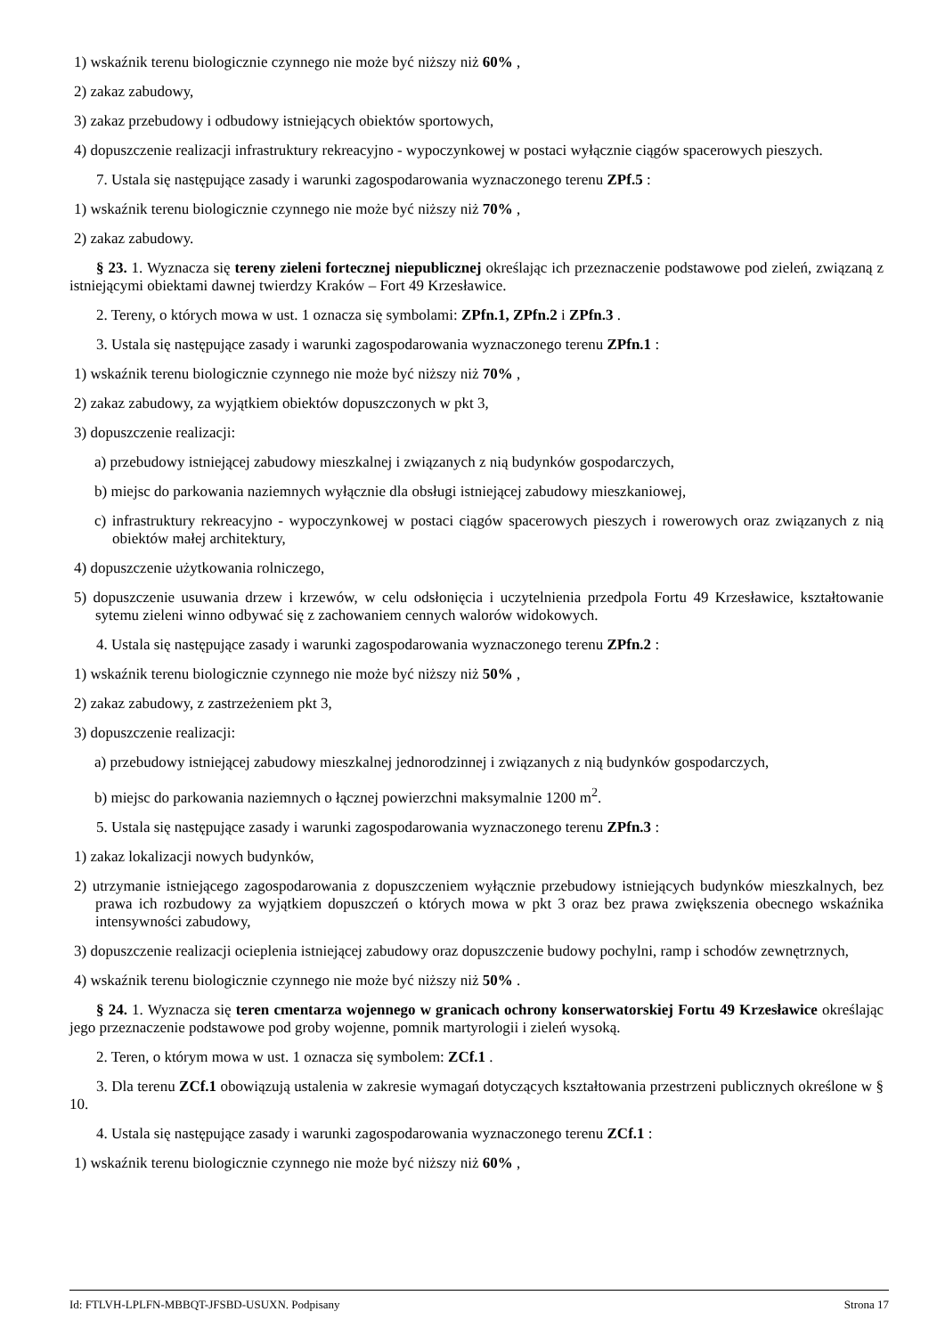1) wskaźnik terenu biologicznie czynnego nie może być niższy niż 60% ,
2) zakaz zabudowy,
3) zakaz przebudowy i odbudowy istniejących obiektów sportowych,
4) dopuszczenie realizacji infrastruktury rekreacyjno - wypoczynkowej w postaci wyłącznie ciągów spacerowych pieszych.
7. Ustala się następujące zasady i warunki zagospodarowania wyznaczonego terenu ZPf.5 :
1) wskaźnik terenu biologicznie czynnego nie może być niższy niż 70% ,
2) zakaz zabudowy.
§ 23. 1. Wyznacza się tereny zieleni fortecznej niepublicznej określając ich przeznaczenie podstawowe pod zieleń, związaną z istniejącymi obiektami dawnej twierdzy Kraków – Fort 49 Krzesławice.
2. Tereny, o których mowa w ust. 1 oznacza się symbolami: ZPfn.1, ZPfn.2 i ZPfn.3 .
3. Ustala się następujące zasady i warunki zagospodarowania wyznaczonego terenu ZPfn.1 :
1) wskaźnik terenu biologicznie czynnego nie może być niższy niż 70% ,
2) zakaz zabudowy, za wyjątkiem obiektów dopuszczonych w pkt 3,
3) dopuszczenie realizacji:
a) przebudowy istniejącej zabudowy mieszkalnej i związanych z nią budynków gospodarczych,
b) miejsc do parkowania naziemnych wyłącznie dla obsługi istniejącej zabudowy mieszkaniowej,
c) infrastruktury rekreacyjno - wypoczynkowej w postaci ciągów spacerowych pieszych i rowerowych oraz związanych z nią obiektów małej architektury,
4) dopuszczenie użytkowania rolniczego,
5) dopuszczenie usuwania drzew i krzewów, w celu odsłonięcia i uczytelnienia przedpola Fortu 49 Krzesławice, kształtowanie sytemu zieleni winno odbywać się z zachowaniem cennych walorów widokowych.
4. Ustala się następujące zasady i warunki zagospodarowania wyznaczonego terenu ZPfn.2 :
1) wskaźnik terenu biologicznie czynnego nie może być niższy niż 50% ,
2) zakaz zabudowy, z zastrzeżeniem pkt 3,
3) dopuszczenie realizacji:
a) przebudowy istniejącej zabudowy mieszkalnej jednorodzinnej i związanych z nią budynków gospodarczych,
b) miejsc do parkowania naziemnych o łącznej powierzchni maksymalnie 1200 m<sup>2</sup>.
5. Ustala się następujące zasady i warunki zagospodarowania wyznaczonego terenu ZPfn.3 :
1) zakaz lokalizacji nowych budynków,
2) utrzymanie istniejącego zagospodarowania z dopuszczeniem wyłącznie przebudowy istniejących budynków mieszkalnych, bez prawa ich rozbudowy za wyjątkiem dopuszczeń o których mowa w pkt 3 oraz bez prawa zwiększenia obecnego wskaźnika intensywności zabudowy,
3) dopuszczenie realizacji ocieplenia istniejącej zabudowy oraz dopuszczenie budowy pochylni, ramp i schodów zewnętrznych,
4) wskaźnik terenu biologicznie czynnego nie może być niższy niż 50% .
§ 24. 1. Wyznacza się teren cmentarza wojennego w granicach ochrony konserwatorskiej Fortu 49 Krzesławice określając jego przeznaczenie podstawowe pod groby wojenne, pomnik martyrologii i zieleń wysoką.
2. Teren, o którym mowa w ust. 1 oznacza się symbolem: ZCf.1 .
3. Dla terenu ZCf.1 obowiązują ustalenia w zakresie wymagań dotyczących kształtowania przestrzeni publicznych określone w § 10.
4. Ustala się następujące zasady i warunki zagospodarowania wyznaczonego terenu ZCf.1 :
1) wskaźnik terenu biologicznie czynnego nie może być niższy niż 60% ,
Id: FTLVH-LPLFN-MBBQT-JFSBD-USUXN. Podpisany Strona 17